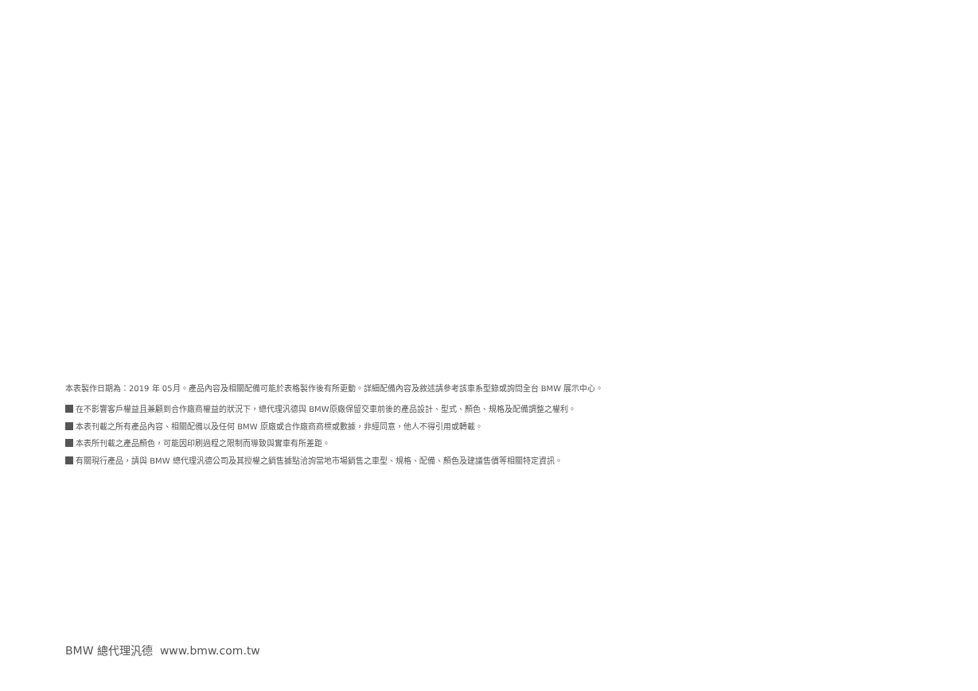本表製作日期為：2019 年 05月。產品內容及相關配備可能於表格製作後有所更動。詳細配備內容及敘述請參考該車系型錄或詢問全台 BMW 展示中心。
在不影響客戶權益且兼顧到合作廠商權益的狀況下，總代理汎德與 BMW原廠保留交車前後的產品設計、型式、顏色、規格及配備調整之權利。
本表刊載之所有產品內容、相關配備以及任何 BMW 原廠或合作廠商商標或數據，非經同意，他人不得引用或轉載。
本表所刊載之產品顏色，可能因印刷過程之限制而導致與實車有所差距。
有關現行產品，請與 BMW 總代理汎德公司及其授權之銷售據點洽詢當地市場銷售之車型、規格、配備、顏色及建議售價等相關特定資訊。
BMW 總代理汎德 www.bmw.com.tw